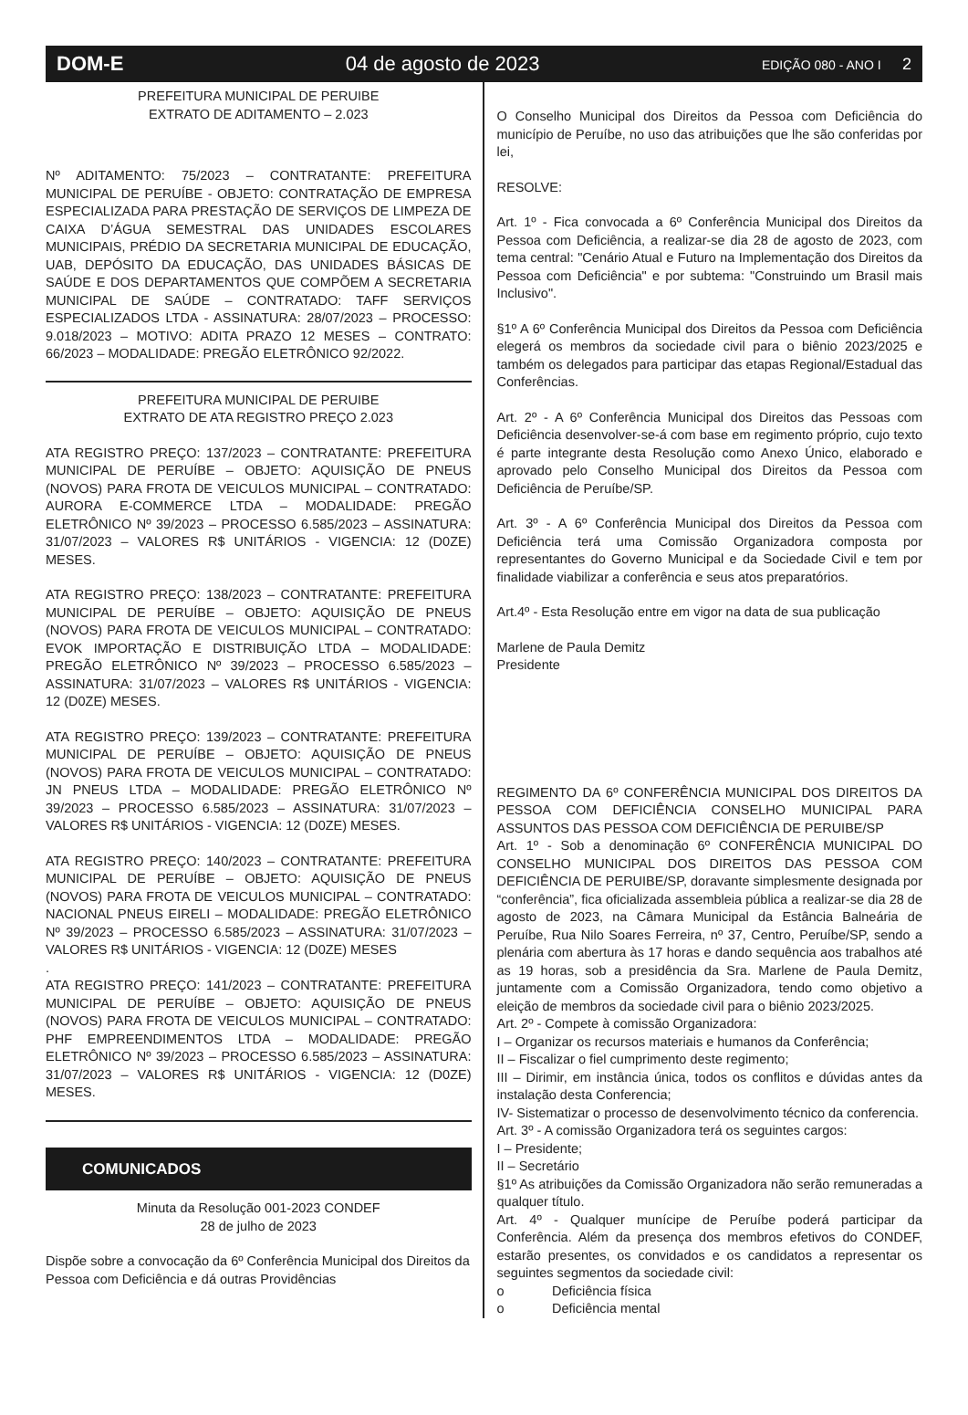DOM-E 04 de agosto de 2023 EDIÇÃO 080 - ANO I 2
PREFEITURA MUNICIPAL DE PERUIBE
EXTRATO DE ADITAMENTO – 2.023
Nº ADITAMENTO: 75/2023 – CONTRATANTE: PREFEITURA MUNICIPAL DE PERUÍBE - OBJETO: CONTRATAÇÃO DE EMPRESA ESPECIALIZADA PARA PRESTAÇÃO DE SERVIÇOS DE LIMPEZA DE CAIXA D’ÁGUA SEMESTRAL DAS UNIDADES ESCOLARES MUNICIPAIS, PRÉDIO DA SECRETARIA MUNICIPAL DE EDUCAÇÃO, UAB, DEPÓSITO DA EDUCAÇÃO, DAS UNIDADES BÁSICAS DE SAÚDE E DOS DEPARTAMENTOS QUE COMPÕEM A SECRETARIA MUNICIPAL DE SAÚDE – CONTRATADO: TAFF SERVIÇOS ESPECIALIZADOS LTDA - ASSINATURA: 28/07/2023 – PROCESSO: 9.018/2023 – MOTIVO: ADITA PRAZO 12 MESES – CONTRATO: 66/2023 – MODALIDADE: PREGÃO ELETRÔNICO 92/2022.
PREFEITURA MUNICIPAL DE PERUIBE
EXTRATO DE ATA REGISTRO PREÇO 2.023
ATA REGISTRO PREÇO: 137/2023 – CONTRATANTE: PREFEITURA MUNICIPAL DE PERUÍBE – OBJETO: AQUISIÇÃO DE PNEUS (NOVOS) PARA FROTA DE VEICULOS MUNICIPAL – CONTRATADO: AURORA E-COMMERCE LTDA – MODALIDADE: PREGÃO ELETRÔNICO Nº 39/2023 – PROCESSO 6.585/2023 – ASSINATURA: 31/07/2023 – VALORES R$ UNITÁRIOS - VIGENCIA: 12 (D0ZE) MESES.
ATA REGISTRO PREÇO: 138/2023 – CONTRATANTE: PREFEITURA MUNICIPAL DE PERUÍBE – OBJETO: AQUISIÇÃO DE PNEUS (NOVOS) PARA FROTA DE VEICULOS MUNICIPAL – CONTRATADO: EVOK IMPORTAÇÃO E DISTRIBUIÇÃO LTDA – MODALIDADE: PREGÃO ELETRÔNICO Nº 39/2023 – PROCESSO 6.585/2023 – ASSINATURA: 31/07/2023 – VALORES R$ UNITÁRIOS - VIGENCIA: 12 (D0ZE) MESES.
ATA REGISTRO PREÇO: 139/2023 – CONTRATANTE: PREFEITURA MUNICIPAL DE PERUÍBE – OBJETO: AQUISIÇÃO DE PNEUS (NOVOS) PARA FROTA DE VEICULOS MUNICIPAL – CONTRATADO: JN PNEUS LTDA – MODALIDADE: PREGÃO ELETRÔNICO Nº 39/2023 – PROCESSO 6.585/2023 – ASSINATURA: 31/07/2023 – VALORES R$ UNITÁRIOS - VIGENCIA: 12 (D0ZE) MESES.
ATA REGISTRO PREÇO: 140/2023 – CONTRATANTE: PREFEITURA MUNICIPAL DE PERUÍBE – OBJETO: AQUISIÇÃO DE PNEUS (NOVOS) PARA FROTA DE VEICULOS MUNICIPAL – CONTRATADO: NACIONAL PNEUS EIRELI – MODALIDADE: PREGÃO ELETRÔNICO Nº 39/2023 – PROCESSO 6.585/2023 – ASSINATURA: 31/07/2023 – VALORES R$ UNITÁRIOS - VIGENCIA: 12 (D0ZE) MESES
.
ATA REGISTRO PREÇO: 141/2023 – CONTRATANTE: PREFEITURA MUNICIPAL DE PERUÍBE – OBJETO: AQUISIÇÃO DE PNEUS (NOVOS) PARA FROTA DE VEICULOS MUNICIPAL – CONTRATADO: PHF EMPREENDIMENTOS LTDA – MODALIDADE: PREGÃO ELETRÔNICO Nº 39/2023 – PROCESSO 6.585/2023 – ASSINATURA: 31/07/2023 – VALORES R$ UNITÁRIOS - VIGENCIA: 12 (D0ZE) MESES.
COMUNICADOS
Minuta da Resolução 001-2023 CONDEF
28 de julho de 2023
Dispõe sobre a convocação da 6º Conferência Municipal dos Direitos da
Pessoa com Deficiência e dá outras Providências
O Conselho Municipal dos Direitos da Pessoa com Deficiência do município de Peruíbe, no uso das atribuições que lhe são conferidas por lei,
RESOLVE:
Art. 1º - Fica convocada a 6º Conferência Municipal dos Direitos da Pessoa com Deficiência, a realizar-se dia 28 de agosto de 2023, com tema central: "Cenário Atual e Futuro na Implementação dos Direitos da Pessoa com Deficiência" e por subtema: "Construindo um Brasil mais Inclusivo".
§1º A 6º Conferência Municipal dos Direitos da Pessoa com Deficiência elegerá os membros da sociedade civil para o biênio 2023/2025 e também os delegados para participar das etapas Regional/Estadual das Conferências.
Art. 2º - A 6º Conferência Municipal dos Direitos das Pessoas com Deficiência desenvolver-se-á com base em regimento próprio, cujo texto é parte integrante desta Resolução como Anexo Único, elaborado e aprovado pelo Conselho Municipal dos Direitos da Pessoa com Deficiência de Peruíbe/SP.
Art. 3º - A 6º Conferência Municipal dos Direitos da Pessoa com Deficiência terá uma Comissão Organizadora composta por representantes do Governo Municipal e da Sociedade Civil e tem por finalidade viabilizar a conferência e seus atos preparatórios.
Art.4º - Esta Resolução entre em vigor na data de sua publicação
Marlene de Paula Demitz
Presidente
REGIMENTO DA 6º CONFERÊNCIA MUNICIPAL DOS DIREITOS DA PESSOA COM DEFICIÊNCIA CONSELHO MUNICIPAL PARA ASSUNTOS DAS PESSOA COM DEFICIÊNCIA DE PERUIBE/SP
Art. 1º - Sob a denominação 6º CONFERÊNCIA MUNICIPAL DO CONSELHO MUNICIPAL DOS DIREITOS DAS PESSOA COM DEFICIÊNCIA DE PERUIBE/SP, doravante simplesmente designada por “conferência”, fica oficializada assembleia pública a realizar-se dia 28 de agosto de 2023, na Câmara Municipal da Estância Balneária de Peruíbe, Rua Nilo Soares Ferreira, nº 37, Centro, Peruíbe/SP, sendo a plenária com abertura às 17 horas e dando sequência aos trabalhos até as 19 horas, sob a presidência da Sra. Marlene de Paula Demitz, juntamente com a Comissão Organizadora, tendo como objetivo a eleição de membros da sociedade civil para o biênio 2023/2025.
Art. 2º - Compete à comissão Organizadora:
I – Organizar os recursos materiais e humanos da Conferência;
II – Fiscalizar o fiel cumprimento deste regimento;
III – Dirimir, em instância única, todos os conflitos e dúvidas antes da instalação desta Conferencia;
IV- Sistematizar o processo de desenvolvimento técnico da conferencia.
Art. 3º - A comissão Organizadora terá os seguintes cargos:
I – Presidente;
II – Secretário
§1º As atribuições da Comissão Organizadora não serão remuneradas a qualquer título.
Art. 4º - Qualquer munícipe de Peruíbe poderá participar da Conferência. Além da presença dos membros efetivos do CONDEF, estarão presentes, os convidados e os candidatos a representar os seguintes segmentos da sociedade civil:
o Deficiência física
o Deficiência mental